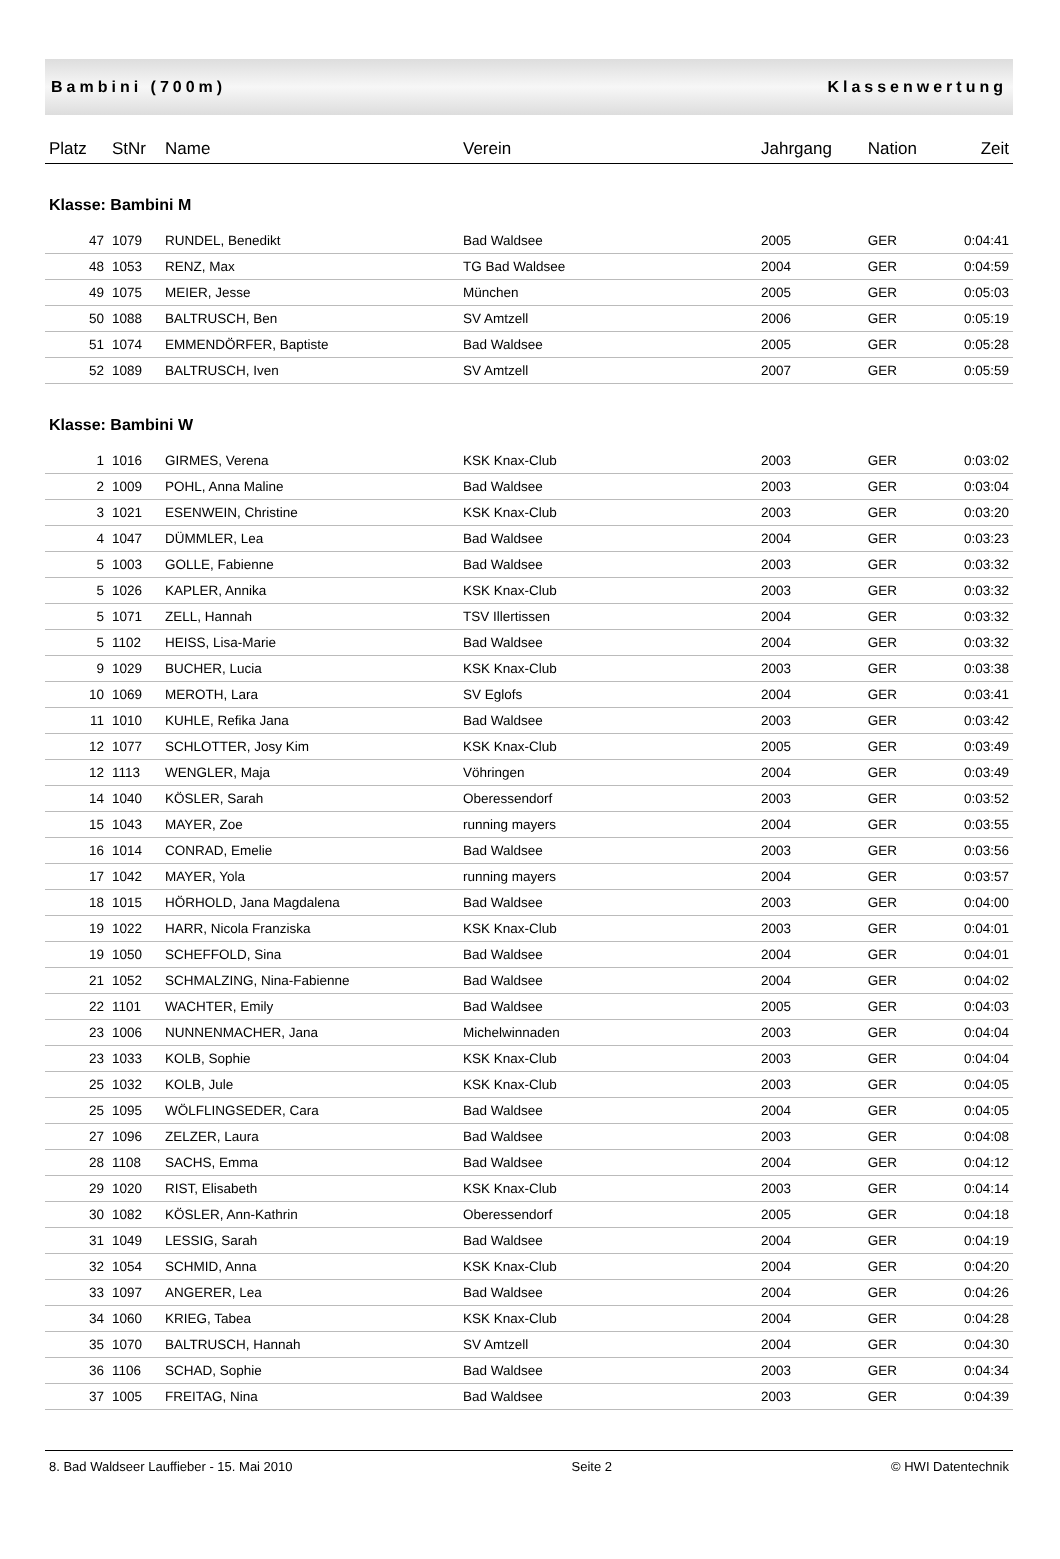Bambini (700m) Klassenwertung
| Platz | StNr | Name | Verein | Jahrgang | Nation | Zeit |
| --- | --- | --- | --- | --- | --- | --- |
| Klasse: Bambini M | | | | | | |
| 47 | 1079 | RUNDEL, Benedikt | Bad Waldsee | 2005 | GER | 0:04:41 |
| 48 | 1053 | RENZ, Max | TG Bad Waldsee | 2004 | GER | 0:04:59 |
| 49 | 1075 | MEIER, Jesse | München | 2005 | GER | 0:05:03 |
| 50 | 1088 | BALTRUSCH, Ben | SV Amtzell | 2006 | GER | 0:05:19 |
| 51 | 1074 | EMMENDÖRFER, Baptiste | Bad Waldsee | 2005 | GER | 0:05:28 |
| 52 | 1089 | BALTRUSCH, Iven | SV Amtzell | 2007 | GER | 0:05:59 |
| Klasse: Bambini W | | | | | | |
| 1 | 1016 | GIRMES, Verena | KSK Knax-Club | 2003 | GER | 0:03:02 |
| 2 | 1009 | POHL, Anna Maline | Bad Waldsee | 2003 | GER | 0:03:04 |
| 3 | 1021 | ESENWEIN, Christine | KSK Knax-Club | 2003 | GER | 0:03:20 |
| 4 | 1047 | DÜMMLER, Lea | Bad Waldsee | 2004 | GER | 0:03:23 |
| 5 | 1003 | GOLLE, Fabienne | Bad Waldsee | 2003 | GER | 0:03:32 |
| 5 | 1026 | KAPLER, Annika | KSK Knax-Club | 2003 | GER | 0:03:32 |
| 5 | 1071 | ZELL, Hannah | TSV Illertissen | 2004 | GER | 0:03:32 |
| 5 | 1102 | HEISS, Lisa-Marie | Bad Waldsee | 2004 | GER | 0:03:32 |
| 9 | 1029 | BUCHER, Lucia | KSK Knax-Club | 2003 | GER | 0:03:38 |
| 10 | 1069 | MEROTH, Lara | SV Eglofs | 2004 | GER | 0:03:41 |
| 11 | 1010 | KUHLE, Refika Jana | Bad Waldsee | 2003 | GER | 0:03:42 |
| 12 | 1077 | SCHLOTTER, Josy Kim | KSK Knax-Club | 2005 | GER | 0:03:49 |
| 12 | 1113 | WENGLER, Maja | Vöhringen | 2004 | GER | 0:03:49 |
| 14 | 1040 | KÖSLER, Sarah | Oberessendorf | 2003 | GER | 0:03:52 |
| 15 | 1043 | MAYER, Zoe | running mayers | 2004 | GER | 0:03:55 |
| 16 | 1014 | CONRAD, Emelie | Bad Waldsee | 2003 | GER | 0:03:56 |
| 17 | 1042 | MAYER, Yola | running mayers | 2004 | GER | 0:03:57 |
| 18 | 1015 | HÖRHOLD, Jana Magdalena | Bad Waldsee | 2003 | GER | 0:04:00 |
| 19 | 1022 | HARR, Nicola Franziska | KSK Knax-Club | 2003 | GER | 0:04:01 |
| 19 | 1050 | SCHEFFOLD, Sina | Bad Waldsee | 2004 | GER | 0:04:01 |
| 21 | 1052 | SCHMALZING, Nina-Fabienne | Bad Waldsee | 2004 | GER | 0:04:02 |
| 22 | 1101 | WACHTER, Emily | Bad Waldsee | 2005 | GER | 0:04:03 |
| 23 | 1006 | NUNNENMACHER, Jana | Michelwinnaden | 2003 | GER | 0:04:04 |
| 23 | 1033 | KOLB, Sophie | KSK Knax-Club | 2003 | GER | 0:04:04 |
| 25 | 1032 | KOLB, Jule | KSK Knax-Club | 2003 | GER | 0:04:05 |
| 25 | 1095 | WÖLFLINGSEDER, Cara | Bad Waldsee | 2004 | GER | 0:04:05 |
| 27 | 1096 | ZELZER, Laura | Bad Waldsee | 2003 | GER | 0:04:08 |
| 28 | 1108 | SACHS, Emma | Bad Waldsee | 2004 | GER | 0:04:12 |
| 29 | 1020 | RIST, Elisabeth | KSK Knax-Club | 2003 | GER | 0:04:14 |
| 30 | 1082 | KÖSLER, Ann-Kathrin | Oberessendorf | 2005 | GER | 0:04:18 |
| 31 | 1049 | LESSIG, Sarah | Bad Waldsee | 2004 | GER | 0:04:19 |
| 32 | 1054 | SCHMID, Anna | KSK Knax-Club | 2004 | GER | 0:04:20 |
| 33 | 1097 | ANGERER, Lea | Bad Waldsee | 2004 | GER | 0:04:26 |
| 34 | 1060 | KRIEG, Tabea | KSK Knax-Club | 2004 | GER | 0:04:28 |
| 35 | 1070 | BALTRUSCH, Hannah | SV Amtzell | 2004 | GER | 0:04:30 |
| 36 | 1106 | SCHAD, Sophie | Bad Waldsee | 2003 | GER | 0:04:34 |
| 37 | 1005 | FREITAG, Nina | Bad Waldsee | 2003 | GER | 0:04:39 |
8. Bad Waldseer Lauffieber - 15. Mai 2010 Seite 2 © HWI Datentechnik